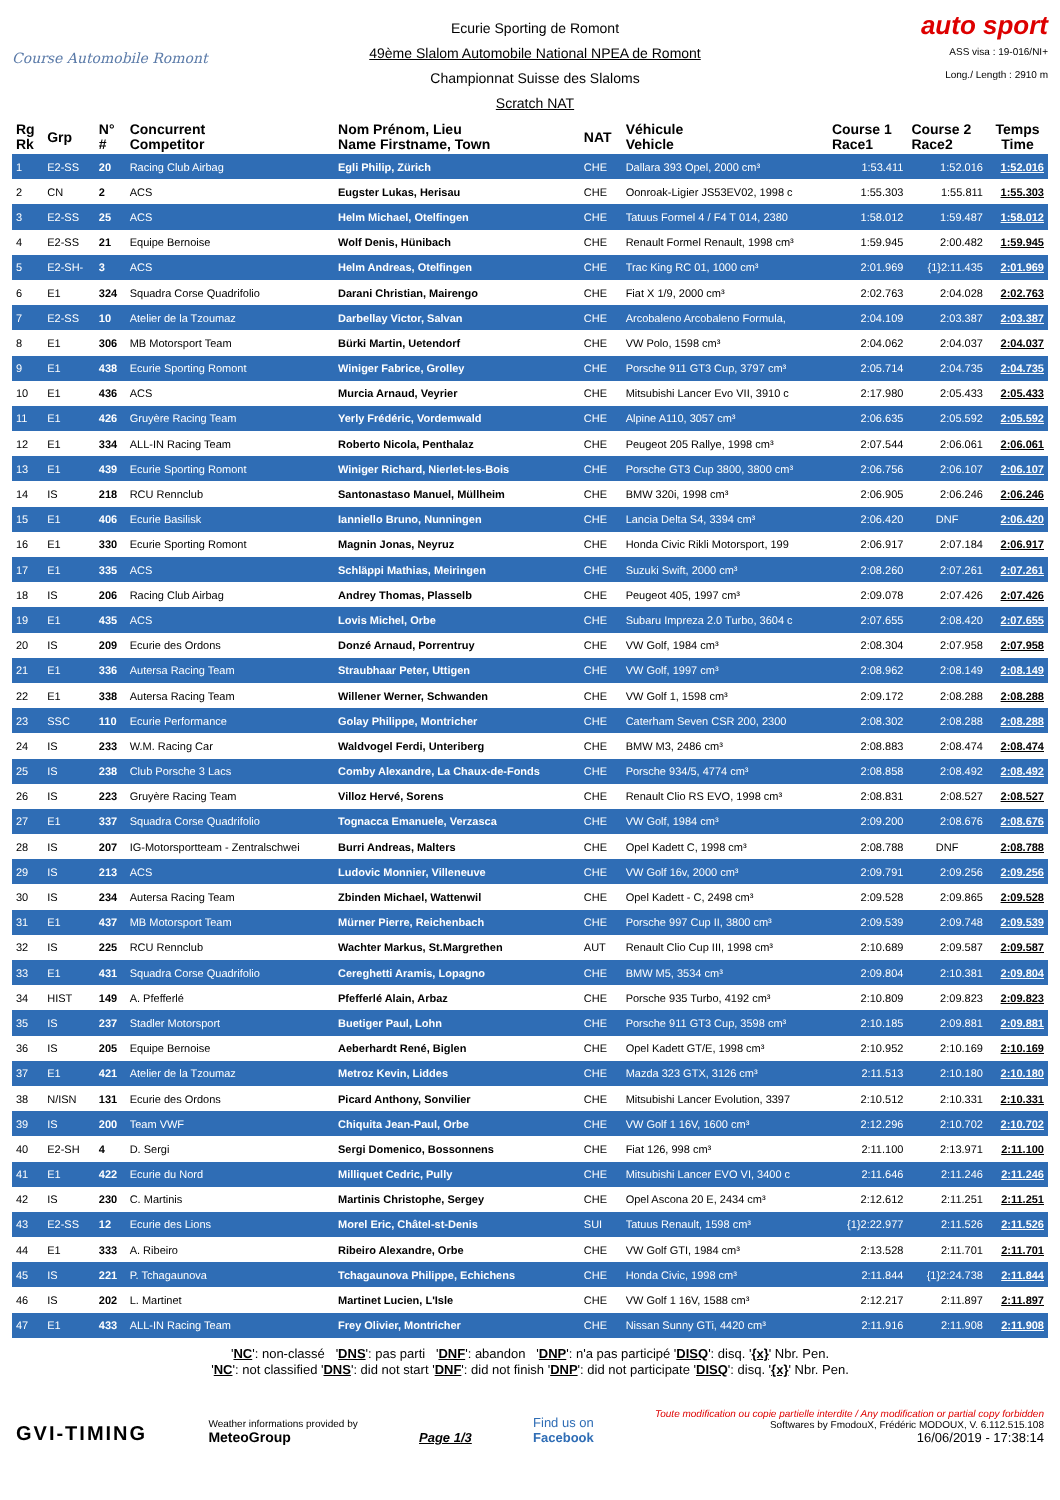Course Automobile Romont
Ecurie Sporting de Romont
49ème Slalom Automobile National NPEA de Romont
Championnat Suisse des Slaloms
Scratch NAT
auto sport
ASS visa : 19-016/NI+
Long./ Length : 2910 m
| Rg Rk | Grp | N° # | Concurrent Competitor | Nom Prénom, Lieu Name Firstname, Town | NAT | Véhicule Vehicle | Course 1 Race1 | Course 2 Race2 | Temps Time |
| --- | --- | --- | --- | --- | --- | --- | --- | --- | --- |
| 1 | E2-SS | 20 | Racing Club Airbag | Egli Philip, Zürich | CHE | Dallara 393 Opel, 2000 cm³ | 1:53.411 | 1:52.016 | 1:52.016 |
| 2 | CN | 2 | ACS | Eugster Lukas, Herisau | CHE | Oonroak-Ligier JS53EV02, 1998 c | 1:55.303 | 1:55.811 | 1:55.303 |
| 3 | E2-SS | 25 | ACS | Helm Michael, Otelfingen | CHE | Tatuus Formel 4 / F4 T 014, 2380 | 1:58.012 | 1:59.487 | 1:58.012 |
| 4 | E2-SS | 21 | Equipe Bernoise | Wolf Denis, Hünibach | CHE | Renault Formel Renault, 1998 cm³ | 1:59.945 | 2:00.482 | 1:59.945 |
| 5 | E2-SH- | 3 | ACS | Helm Andreas, Otelfingen | CHE | Trac King RC 01, 1000 cm³ | 2:01.969 | {1}2:11.435 | 2:01.969 |
| 6 | E1 | 324 | Squadra Corse Quadrifolio | Darani Christian, Mairengo | CHE | Fiat X 1/9, 2000 cm³ | 2:02.763 | 2:04.028 | 2:02.763 |
| 7 | E2-SS | 10 | Atelier de la Tzoumaz | Darbellay Victor, Salvan | CHE | Arcobaleno Arcobaleno Formula, | 2:04.109 | 2:03.387 | 2:03.387 |
| 8 | E1 | 306 | MB Motorsport Team | Bürki Martin, Uetendorf | CHE | VW Polo, 1598 cm³ | 2:04.062 | 2:04.037 | 2:04.037 |
| 9 | E1 | 438 | Ecurie Sporting Romont | Winiger Fabrice, Grolley | CHE | Porsche 911 GT3 Cup, 3797 cm³ | 2:05.714 | 2:04.735 | 2:04.735 |
| 10 | E1 | 436 | ACS | Murcia Arnaud, Veyrier | CHE | Mitsubishi Lancer Evo VII, 3910 c | 2:17.980 | 2:05.433 | 2:05.433 |
| 11 | E1 | 426 | Gruyère Racing Team | Yerly Frédéric, Vordemwald | CHE | Alpine A110, 3057 cm³ | 2:06.635 | 2:05.592 | 2:05.592 |
| 12 | E1 | 334 | ALL-IN Racing Team | Roberto Nicola, Penthalaz | CHE | Peugeot 205 Rallye, 1998 cm³ | 2:07.544 | 2:06.061 | 2:06.061 |
| 13 | E1 | 439 | Ecurie Sporting Romont | Winiger Richard, Nierlet-les-Bois | CHE | Porsche GT3 Cup 3800, 3800 cm³ | 2:06.756 | 2:06.107 | 2:06.107 |
| 14 | IS | 218 | RCU Rennclub | Santonastaso Manuel, Müllheim | CHE | BMW 320i, 1998 cm³ | 2:06.905 | 2:06.246 | 2:06.246 |
| 15 | E1 | 406 | Ecurie Basilisk | Ianniello Bruno, Nunningen | CHE | Lancia Delta S4, 3394 cm³ | 2:06.420 | DNF | 2:06.420 |
| 16 | E1 | 330 | Ecurie Sporting Romont | Magnin Jonas, Neyruz | CHE | Honda Civic Rikli Motorsport, 199 | 2:06.917 | 2:07.184 | 2:06.917 |
| 17 | E1 | 335 | ACS | Schläppi Mathias, Meiringen | CHE | Suzuki Swift, 2000 cm³ | 2:08.260 | 2:07.261 | 2:07.261 |
| 18 | IS | 206 | Racing Club Airbag | Andrey Thomas, Plasselb | CHE | Peugeot 405, 1997 cm³ | 2:09.078 | 2:07.426 | 2:07.426 |
| 19 | E1 | 435 | ACS | Lovis Michel, Orbe | CHE | Subaru Impreza 2.0 Turbo, 3604 c | 2:07.655 | 2:08.420 | 2:07.655 |
| 20 | IS | 209 | Ecurie des Ordons | Donzé Arnaud, Porrentruy | CHE | VW Golf, 1984 cm³ | 2:08.304 | 2:07.958 | 2:07.958 |
| 21 | E1 | 336 | Autersa Racing Team | Straubhaar Peter, Uttigen | CHE | VW Golf, 1997 cm³ | 2:08.962 | 2:08.149 | 2:08.149 |
| 22 | E1 | 338 | Autersa Racing Team | Willener Werner, Schwanden | CHE | VW Golf 1, 1598 cm³ | 2:09.172 | 2:08.288 | 2:08.288 |
| 23 | SSC | 110 | Ecurie Performance | Golay Philippe, Montricher | CHE | Caterham Seven CSR 200, 2300 | 2:08.302 | 2:08.288 | 2:08.288 |
| 24 | IS | 233 | W.M. Racing Car | Waldvogel Ferdi, Unteriberg | CHE | BMW M3, 2486 cm³ | 2:08.883 | 2:08.474 | 2:08.474 |
| 25 | IS | 238 | Club Porsche 3 Lacs | Comby Alexandre, La Chaux-de-Fonds | CHE | Porsche 934/5, 4774 cm³ | 2:08.858 | 2:08.492 | 2:08.492 |
| 26 | IS | 223 | Gruyère Racing Team | Villoz Hervé, Sorens | CHE | Renault Clio RS EVO, 1998 cm³ | 2:08.831 | 2:08.527 | 2:08.527 |
| 27 | E1 | 337 | Squadra Corse Quadrifolio | Tognacca Emanuele, Verzasca | CHE | VW Golf, 1984 cm³ | 2:09.200 | 2:08.676 | 2:08.676 |
| 28 | IS | 207 | IG-Motorsportteam - Zentralschwei | Burri Andreas, Malters | CHE | Opel Kadett C, 1998 cm³ | 2:08.788 | DNF | 2:08.788 |
| 29 | IS | 213 | ACS | Ludovic Monnier, Villeneuve | CHE | VW Golf 16v, 2000 cm³ | 2:09.791 | 2:09.256 | 2:09.256 |
| 30 | IS | 234 | Autersa Racing Team | Zbinden Michael, Wattenwil | CHE | Opel Kadett - C, 2498 cm³ | 2:09.528 | 2:09.865 | 2:09.528 |
| 31 | E1 | 437 | MB Motorsport Team | Mürner Pierre, Reichenbach | CHE | Porsche 997 Cup II, 3800 cm³ | 2:09.539 | 2:09.748 | 2:09.539 |
| 32 | IS | 225 | RCU Rennclub | Wachter Markus, St.Margrethen | AUT | Renault Clio Cup III, 1998 cm³ | 2:10.689 | 2:09.587 | 2:09.587 |
| 33 | E1 | 431 | Squadra Corse Quadrifolio | Cereghetti Aramis, Lopagno | CHE | BMW M5, 3534 cm³ | 2:09.804 | 2:10.381 | 2:09.804 |
| 34 | HIST | 149 | A. Pfefferlé | Pfefferlé Alain, Arbaz | CHE | Porsche 935 Turbo, 4192 cm³ | 2:10.809 | 2:09.823 | 2:09.823 |
| 35 | IS | 237 | Stadler Motorsport | Buetiger Paul, Lohn | CHE | Porsche 911 GT3 Cup, 3598 cm³ | 2:10.185 | 2:09.881 | 2:09.881 |
| 36 | IS | 205 | Equipe Bernoise | Aeberhardt René, Biglen | CHE | Opel Kadett GT/E, 1998 cm³ | 2:10.952 | 2:10.169 | 2:10.169 |
| 37 | E1 | 421 | Atelier de la Tzoumaz | Metroz Kevin, Liddes | CHE | Mazda 323 GTX, 3126 cm³ | 2:11.513 | 2:10.180 | 2:10.180 |
| 38 | N/ISN | 131 | Ecurie des Ordons | Picard Anthony, Sonvilier | CHE | Mitsubishi Lancer Evolution, 3397 | 2:10.512 | 2:10.331 | 2:10.331 |
| 39 | IS | 200 | Team VWF | Chiquita Jean-Paul, Orbe | CHE | VW Golf 1 16V, 1600 cm³ | 2:12.296 | 2:10.702 | 2:10.702 |
| 40 | E2-SH | 4 | D. Sergi | Sergi Domenico, Bossonnens | CHE | Fiat 126, 998 cm³ | 2:11.100 | 2:13.971 | 2:11.100 |
| 41 | E1 | 422 | Ecurie du Nord | Milliquet Cedric, Pully | CHE | Mitsubishi Lancer EVO VI, 3400 c | 2:11.646 | 2:11.246 | 2:11.246 |
| 42 | IS | 230 | C. Martinis | Martinis Christophe, Sergey | CHE | Opel Ascona 20 E, 2434 cm³ | 2:12.612 | 2:11.251 | 2:11.251 |
| 43 | E2-SS | 12 | Ecurie des Lions | Morel Eric, Châtel-st-Denis | SUI | Tatuus Renault, 1598 cm³ | {1}2:22.977 | 2:11.526 | 2:11.526 |
| 44 | E1 | 333 | A. Ribeiro | Ribeiro Alexandre, Orbe | CHE | VW Golf GTI, 1984 cm³ | 2:13.528 | 2:11.701 | 2:11.701 |
| 45 | IS | 221 | P. Tchagaunova | Tchagaunova Philippe, Echichens | CHE | Honda Civic, 1998 cm³ | 2:11.844 | {1}2:24.738 | 2:11.844 |
| 46 | IS | 202 | L. Martinet | Martinet Lucien, L'Isle | CHE | VW Golf 1 16V, 1588 cm³ | 2:12.217 | 2:11.897 | 2:11.897 |
| 47 | E1 | 433 | ALL-IN Racing Team | Frey Olivier, Montricher | CHE | Nissan Sunny GTi, 4420 cm³ | 2:11.916 | 2:11.908 | 2:11.908 |
'NC': non-classé 'DNS': pas parti 'DNF': abandon 'DNP': n'a pas participé 'DISQ': disq. '{x}' Nbr. Pen.
'NC': not classified 'DNS': did not start 'DNF': did not finish 'DNP': did not participate 'DISQ': disq. '{x}' Nbr. Pen.
GVI-TIMING
Weather informations provided by
MeteoGroup
Page 1/3
Find us on
Facebook
Toute modification ou copie partielle interdite / Any modification or partial copy forbidden
Softwares by FmodouX, Frédéric MODOUX, V. 6.112.515.108
16/06/2019 - 17:38:14